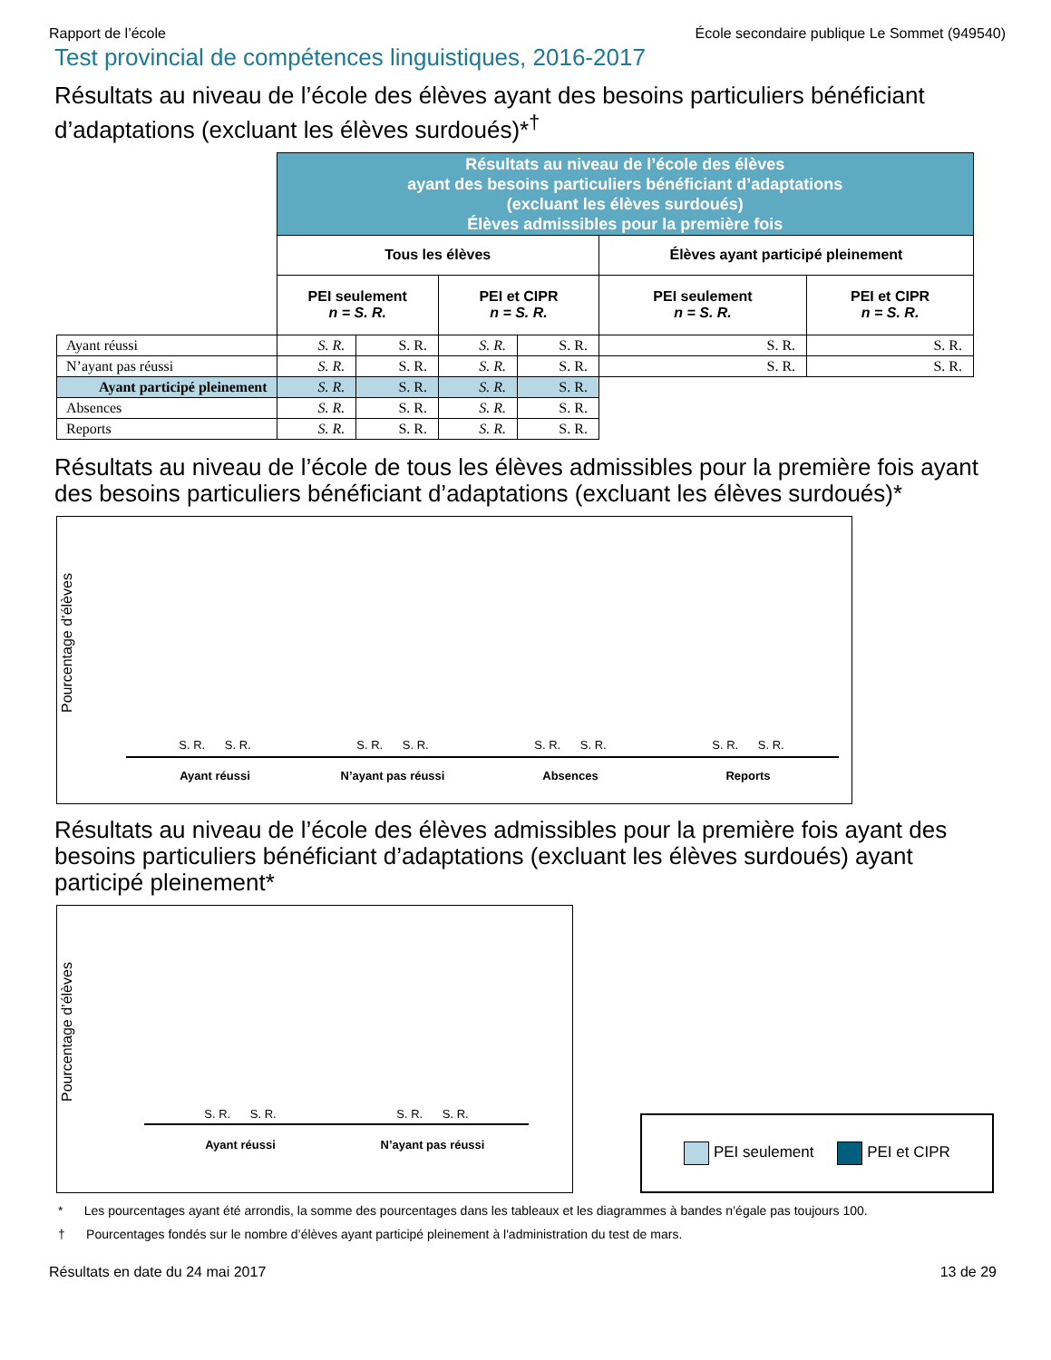Rapport de l’école École secondaire publique Le Sommet (949540)
Test provincial de compétences linguistiques, 2016-2017
Résultats au niveau de l’école des élèves ayant des besoins particuliers bénéficiant d’adaptations (excluant les élèves surdoués)*<sup>†</sup>
| | Résultats au niveau de l’école des élèves ayant des besoins particuliers bénéficiant d’adaptations (excluant les élèves surdoués) Élèves admissibles pour la première fois | | | | | |
| | Tous les élèves | | | | Élèves ayant participé pleinement | |
| | PEI seulement n = S. R. | | PEI et CIPR n = S. R. | | PEI seulement n = S. R. | PEI et CIPR n = S. R. |
| Ayant réussi | S. R. | S. R. | S. R. | S. R. | S. R. | S. R. |
| N’ayant pas réussi | S. R. | S. R. | S. R. | S. R. | S. R. | S. R. |
| Ayant participé pleinement | S. R. | S. R. | S. R. | S. R. | | |
| Absences | S. R. | S. R. | S. R. | S. R. | | |
| Reports | S. R. | S. R. | S. R. | S. R. | | |
Résultats au niveau de l’école de tous les élèves admissibles pour la première fois ayant des besoins particuliers bénéficiant d’adaptations (excluant les élèves surdoués)*
Pourcentage d’élèves
S. R. S. R. S. R. S. R. S. R. S. R. S. R. S. R.
Ayant réussi N’ayant pas réussi Absences Reports
Résultats au niveau de l’école des élèves admissibles pour la première fois ayant des besoins particuliers bénéficiant d’adaptations (excluant les élèves surdoués) ayant participé pleinement*
Pourcentage d’élèves
S. R. S. R. S. R. S. R.
Ayant réussi N’ayant pas réussi
PEI seulement PEI et CIPR
* Les pourcentages ayant été arrondis, la somme des pourcentages dans les tableaux et les diagrammes à bandes n’égale pas toujours 100.
† Pourcentages fondés sur le nombre d’élèves ayant participé pleinement à l'administration du test de mars.
Résultats en date du 24 mai 2017 13 de 29